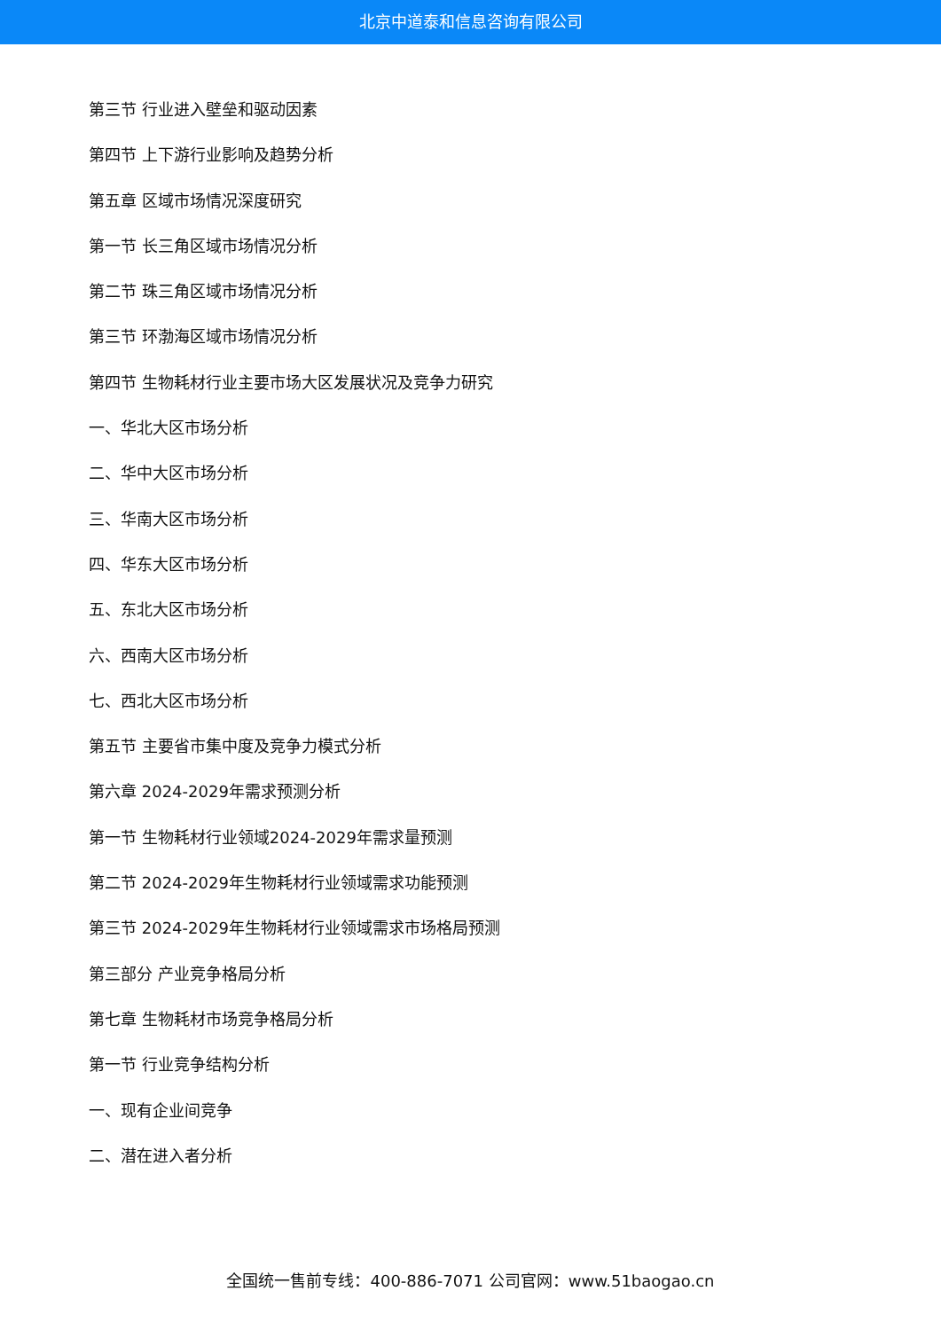北京中道泰和信息咨询有限公司
第三节 行业进入壁垒和驱动因素
第四节 上下游行业影响及趋势分析
第五章 区域市场情况深度研究
第一节 长三角区域市场情况分析
第二节 珠三角区域市场情况分析
第三节 环渤海区域市场情况分析
第四节 生物耗材行业主要市场大区发展状况及竞争力研究
一、华北大区市场分析
二、华中大区市场分析
三、华南大区市场分析
四、华东大区市场分析
五、东北大区市场分析
六、西南大区市场分析
七、西北大区市场分析
第五节 主要省市集中度及竞争力模式分析
第六章 2024-2029年需求预测分析
第一节 生物耗材行业领域2024-2029年需求量预测
第二节 2024-2029年生物耗材行业领域需求功能预测
第三节 2024-2029年生物耗材行业领域需求市场格局预测
第三部分 产业竞争格局分析
第七章 生物耗材市场竞争格局分析
第一节 行业竞争结构分析
一、现有企业间竞争
二、潜在进入者分析
全国统一售前专线：400-886-7071 公司官网：www.51baogao.cn